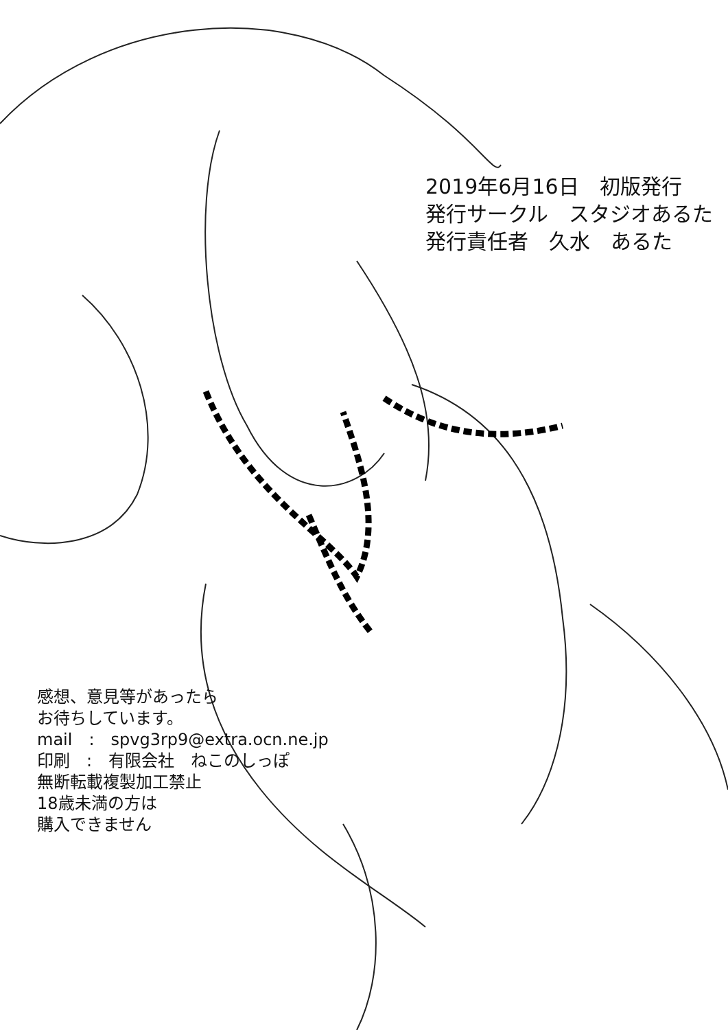2019年6月16日　初版発行
発行サークル　スタジオあるた
発行責任者　久水　あるた
感想、意見等があったら
お待ちしています。
mail　:　spvg3rp9@extra.ocn.ne.jp
印刷　:　有限会社　ねこのしっぽ
無断転載複製加工禁止
18歳未満の方は
購入できません